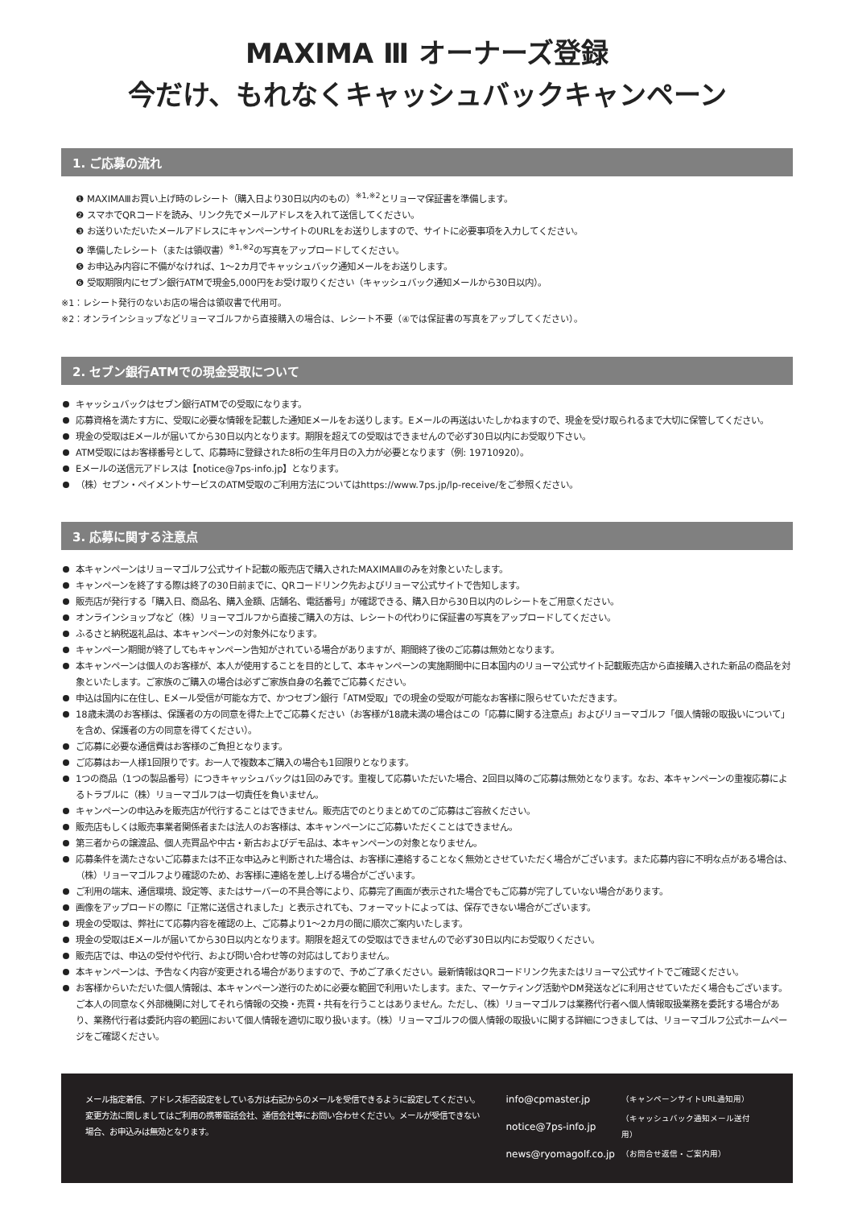MAXIMA Ⅲ オーナーズ登録
今だけ、もれなくキャッシュバックキャンペーン
1. ご応募の流れ
❶ MAXIMAⅢお買い上げ時のレシート（購入日より30日以内のもの）<sup>※1,※2</sup>とリョーマ保証書を準備します。
❷ スマホでQRコードを読み、リンク先でメールアドレスを入れて送信してください。
❸ お送りいただいたメールアドレスにキャンペーンサイトのURLをお送りしますので、サイトに必要事項を入力してください。
❹ 準備したレシート（または領収書）<sup>※1,※2</sup>の写真をアップロードしてください。
❺ お申込み内容に不備がなければ、1〜2カ月でキャッシュバック通知メールをお送りします。
❻ 受取期限内にセブン銀行ATMで現金5,000円をお受け取りください（キャッシュバック通知メールから30日以内）。
※1：レシート発行のないお店の場合は領収書で代用可。
※2：オンラインショップなどリョーマゴルフから直接購入の場合は、レシート不要（④では保証書の写真をアップしてください）。
2. セブン銀行ATMでの現金受取について
キャッシュバックはセブン銀行ATMでの受取になります。
応募資格を満たす方に、受取に必要な情報を記載した通知Eメールをお送りします。Eメールの再送はいたしかねますので、現金を受け取られるまで大切に保管してください。
現金の受取はEメールが届いてから30日以内となります。期限を超えての受取はできませんので必ず30日以内にお受取り下さい。
ATM受取にはお客様番号として、応募時に登録された8桁の生年月日の入力が必要となります（例: 19710920）。
Eメールの送信元アドレスは【notice@7ps-info.jp】となります。
（株）セブン・ペイメントサービスのATM受取のご利用方法についてはhttps://www.7ps.jp/lp-receive/をご参照ください。
3. 応募に関する注意点
本キャンペーンはリョーマゴルフ公式サイト記載の販売店で購入されたMAXIMAⅢのみを対象といたします。
キャンペーンを終了する際は終了の30日前までに、QRコードリンク先およびリョーマ公式サイトで告知します。
販売店が発行する「購入日、商品名、購入金額、店舗名、電話番号」が確認できる、購入日から30日以内のレシートをご用意ください。
オンラインショップなど（株）リョーマゴルフから直接ご購入の方は、レシートの代わりに保証書の写真をアップロードしてください。
ふるさと納税返礼品は、本キャンペーンの対象外になります。
キャンペーン期間が終了してもキャンペーン告知がされている場合がありますが、期間終了後のご応募は無効となります。
本キャンペーンは個人のお客様が、本人が使用することを目的として、本キャンペーンの実施期間中に日本国内のリョーマ公式サイト記載販売店から直接購入された新品の商品を対象といたします。ご家族のご購入の場合は必ずご家族自身の名義でご応募ください。
申込は国内に在住し、Eメール受信が可能な方で、かつセブン銀行「ATM受取」での現金の受取が可能なお客様に限らせていただきます。
18歳未満のお客様は、保護者の方の同意を得た上でご応募ください（お客様が18歳未満の場合はこの「応募に関する注意点」およびリョーマゴルフ「個人情報の取扱いについて」を含め、保護者の方の同意を得てください）。
ご応募に必要な通信費はお客様のご負担となります。
ご応募はお一人様1回限りです。お一人で複数本ご購入の場合も1回限りとなります。
1つの商品（1つの製品番号）につきキャッシュバックは1回のみです。重複して応募いただいた場合、2回目以降のご応募は無効となります。なお、本キャンペーンの重複応募によるトラブルに（株）リョーマゴルフは一切責任を負いません。
キャンペーンの申込みを販売店が代行することはできません。販売店でのとりまとめてのご応募はご容赦ください。
販売店もしくは販売事業者関係者または法人のお客様は、本キャンペーンにご応募いただくことはできません。
第三者からの譲渡品、個人売買品や中古・新古およびデモ品は、本キャンペーンの対象となりません。
応募条件を満たさないご応募または不正な申込みと判断された場合は、お客様に連絡することなく無効とさせていただく場合がございます。また応募内容に不明な点がある場合は、（株）リョーマゴルフより確認のため、お客様に連絡を差し上げる場合がございます。
ご利用の端末、通信環境、設定等、またはサーバーの不具合等により、応募完了画面が表示された場合でもご応募が完了していない場合があります。
画像をアップロードの際に「正常に送信されました」と表示されても、フォーマットによっては、保存できない場合がございます。
現金の受取は、弊社にて応募内容を確認の上、ご応募より1〜2カ月の間に順次ご案内いたします。
現金の受取はEメールが届いてから30日以内となります。期限を超えての受取はできませんので必ず30日以内にお受取りください。
販売店では、申込の受付や代行、および問い合わせ等の対応はしておりません。
本キャンペーンは、予告なく内容が変更される場合がありますので、予めご了承ください。最新情報はQRコードリンク先またはリョーマ公式サイトでご確認ください。
お客様からいただいた個人情報は、本キャンペーン遂行のために必要な範囲で利用いたします。また、マーケティング活動やDM発送などに利用させていただく場合もございます。ご本人の同意なく外部機関に対してそれら情報の交換・売買・共有を行うことはありません。ただし、（株）リョーマゴルフは業務代行者へ個人情報取扱業務を委託する場合があり、業務代行者は委託内容の範囲において個人情報を適切に取り扱います。（株）リョーマゴルフの個人情報の取扱いに関する詳細につきましては、リョーマゴルフ公式ホームページをご確認ください。
メール指定着信、アドレス拒否設定をしている方は右記からのメールを受信できるように設定してください。変更方法に関しましてはご利用の携帯電話会社、通信会社等にお問い合わせください。メールが受信できない場合、お申込みは無効となります。
| info@cpmaster.jp | （キャンペーンサイトURL通知用） |
| notice@7ps-info.jp | （キャッシュバック通知メール送付用） |
| news@ryomagolf.co.jp | （お問合せ返信・ご案内用） |